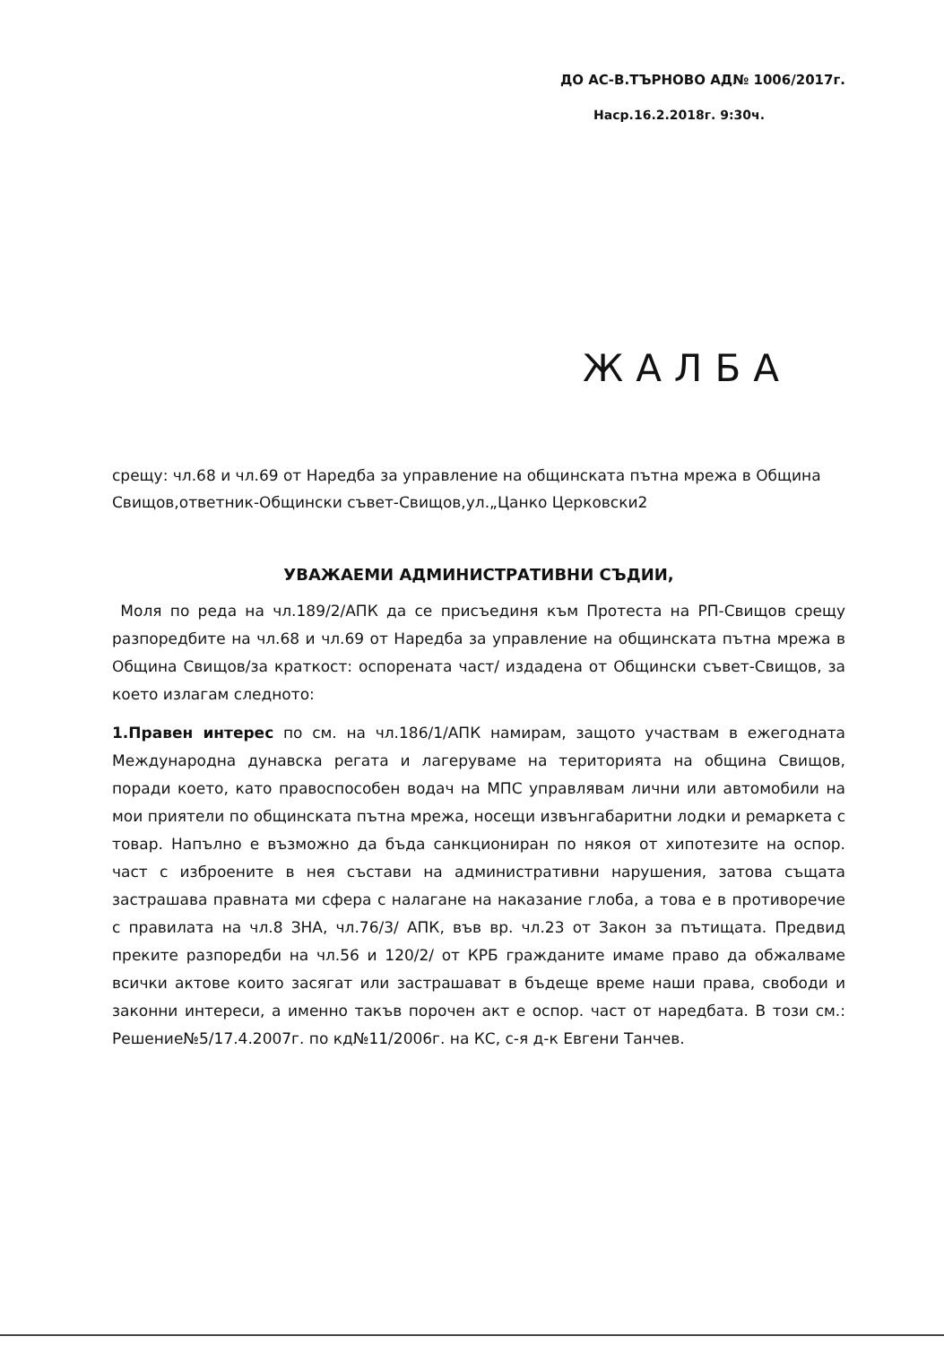ДО АС-В.ТЪРНОВО АД№ 1006/2017г.
Наср.16.2.2018г. 9:30ч.
ЖАЛБА
срещу: чл.68 и чл.69 от Наредба за управление на общинската пътна мрежа в Община Свищов,ответник-Общински съвет-Свищов,ул.„Цанко Церковски2
УВАЖАЕМИ АДМИНИСТРАТИВНИ СЪДИИ,
Моля по реда на чл.189/2/АПК да се присъединя към Протеста на РП-Свищов срещу разпоредбите на чл.68 и чл.69 от Наредба за управление на общинската пътна мрежа в Община Свищов/за краткост: оспорената част/ издадена от Общински съвет-Свищов, за което излагам следното:
1.Правен интерес по см. на чл.186/1/АПК намирам, защото участвам в ежегодната Международна дунавска регата и лагеруваме на територията на община Свищов, поради което, като правоспособен водач на МПС управлявам лични или автомобили на мои приятели по общинската пътна мрежа, носещи извънгабаритни лодки и ремаркета с товар. Напълно е възможно да бъда санкциониран по някоя от хипотезите на оспор. част с изброените в нея състави на административни нарушения, затова същата застрашава правната ми сфера с налагане на наказание глоба, а това е в противоречие с правилата на чл.8 ЗНА, чл.76/3/ АПК, във вр. чл.23 от Закон за пътищата. Предвид преките разпоредби на чл.56 и 120/2/ от КРБ гражданите имаме право да обжалваме всички актове които засягат или застрашават в бъдеще време наши права, свободи и законни интереси, а именно такъв порочен акт е оспор. част от наредбата. В този см.: Решение№5/17.4.2007г. по кд№11/2006г. на КС, с-я д-к Евгени Танчев.